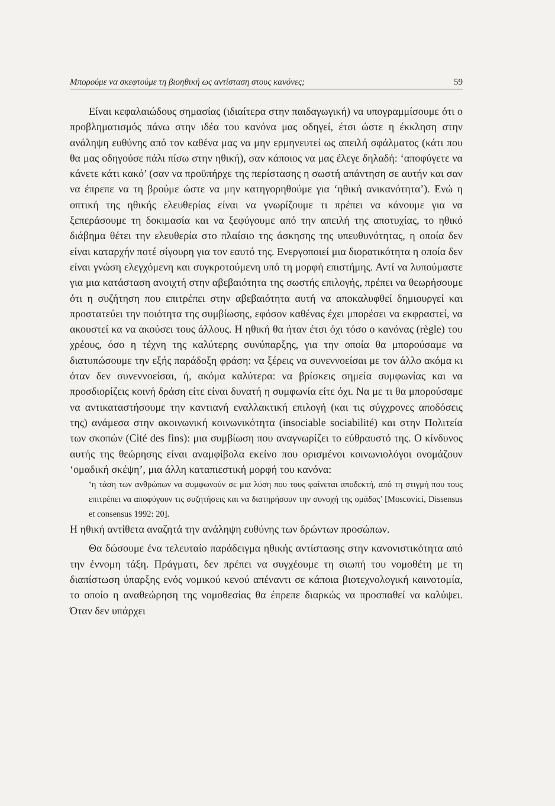Μπορούμε να σκεφτούμε τη βιοηθική ως αντίσταση στους κανόνες; 59
Είναι κεφαλαιώδους σημασίας (ιδιαίτερα στην παιδαγωγική) να υπογραμμίσουμε ότι ο προβληματισμός πάνω στην ιδέα του κανόνα μας οδηγεί, έτσι ώστε η έκκληση στην ανάληψη ευθύνης από τον καθένα μας να μην ερμηνευτεί ως απειλή σφάλματος (κάτι που θα μας οδηγούσε πάλι πίσω στην ηθική), σαν κάποιος να μας έλεγε δηλαδή: ‘αποφύγετε να κάνετε κάτι κακό’ (σαν να προϋπήρχε της περίστασης η σωστή απάντηση σε αυτήν και σαν να έπρεπε να τη βρούμε ώστε να μην κατηγορηθούμε για ‘ηθική ανικανότητα’). Ενώ η οπτική της ηθικής ελευθερίας είναι να γνωρίζουμε τι πρέπει να κάνουμε για να ξεπεράσουμε τη δοκιμασία και να ξεφύγουμε από την απειλή της αποτυχίας, το ηθικό διάβημα θέτει την ελευθερία στο πλαίσιο της άσκησης της υπευθυνότητας, η οποία δεν είναι καταρχήν ποτέ σίγουρη για τον εαυτό της. Ενεργοποιεί μια διορατικότητα η οποία δεν είναι γνώση ελεγχόμενη και συγκροτούμενη υπό τη μορφή επιστήμης. Αντί να λυπούμαστε για μια κατάσταση ανοιχτή στην αβεβαιότητα της σωστής επιλογής, πρέπει να θεωρήσουμε ότι η συζήτηση που επιτρέπει στην αβεβαιότητα αυτή να αποκαλυφθεί δημιουργεί και προστατεύει την ποιότητα της συμβίωσης, εφόσον καθένας έχει μπορέσει να εκφραστεί, να ακουστεί κα να ακούσει τους άλλους. Η ηθική θα ήταν έτσι όχι τόσο ο κανόνας (règle) του χρέους, όσο η τέχνη της καλύτερης συνύπαρξης, για την οποία θα μπορούσαμε να διατυπώσουμε την εξής παράδοξη φράση: να ξέρεις να συνεννοείσαι με τον άλλο ακόμα κι όταν δεν συνεννοείσαι, ή, ακόμα καλύτερα: να βρίσκεις σημεία συμφωνίας και να προσδιορίζεις κοινή δράση είτε είναι δυνατή η συμφωνία είτε όχι. Να με τι θα μπορούσαμε να αντικαταστήσουμε την καντιανή εναλλακτική επιλογή (και τις σύγχρονες αποδόσεις της) ανάμεσα στην ακοινωνική κοινωνικότητα (insociable sociabilité) και στην Πολιτεία των σκοπών (Cité des fins): μια συμβίωση που αναγνωρίζει το εύθραυστό της. Ο κίνδυνος αυτής της θεώρησης είναι αναμφίβολα εκείνο που ορισμένοι κοινωνιολόγοι ονομάζουν ‘ομαδική σκέψη’, μια άλλη καταπιεστική μορφή του κανόνα:
‘η τάση των ανθρώπων να συμφωνούν σε μια λύση που τους φαίνεται αποδεκτή, από τη στιγμή που τους επιτρέπει να αποφύγουν τις συζητήσεις και να διατηρήσουν την συνοχή της ομάδας’ [Moscovici, Dissensus et consensus 1992: 20].
Η ηθική αντίθετα αναζητά την ανάληψη ευθύνης των δρώντων προσώπων.
Θα δώσουμε ένα τελευταίο παράδειγμα ηθικής αντίστασης στην κανονιστικότητα από την έννομη τάξη. Πράγματι, δεν πρέπει να συγχέουμε τη σιωπή του νομοθέτη με τη διαπίστωση ύπαρξης ενός νομικού κενού απέναντι σε κάποια βιοτεχνολογική καινοτομία, το οποίο η αναθεώρηση της νομοθεσίας θα έπρεπε διαρκώς να προσπαθεί να καλύψει. Όταν δεν υπάρχει